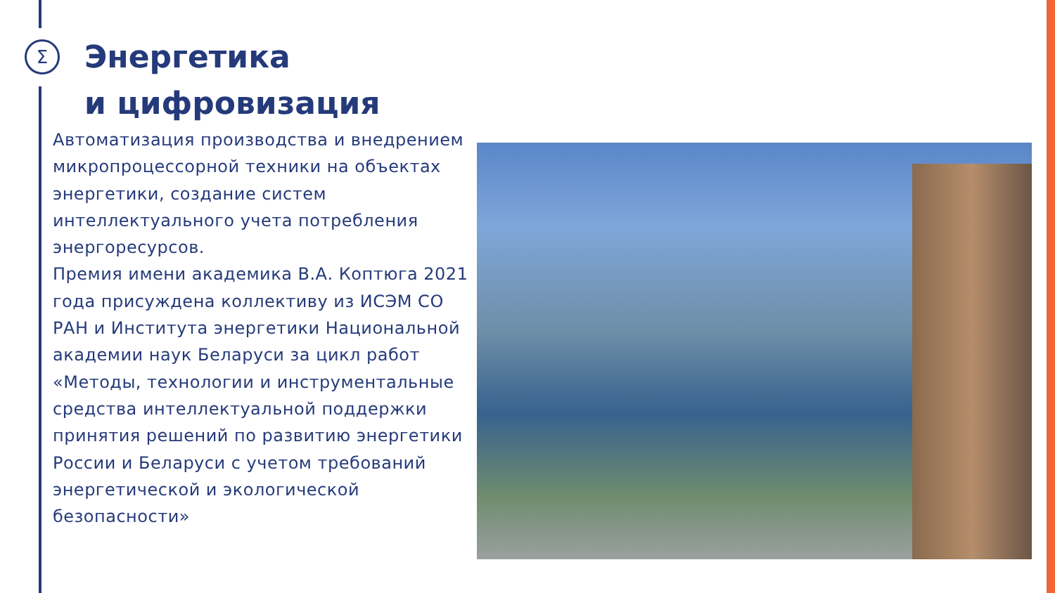Σ
Энергетика
и цифровизация
Автоматизация производства и внедрением микропроцессорной техники на объектах энергетики, создание систем интеллектуального учета потребления энергоресурсов.
Премия имени академика В.А. Коптюга 2021 года присуждена коллективу из ИСЭМ СО РАН и Института энергетики Национальной академии наук Беларуси за цикл работ «Методы, технологии и инструментальные средства интеллектуальной поддержки принятия решений по развитию энергетики России и Беларуси с учетом требований энергетической и экологической безопасности»